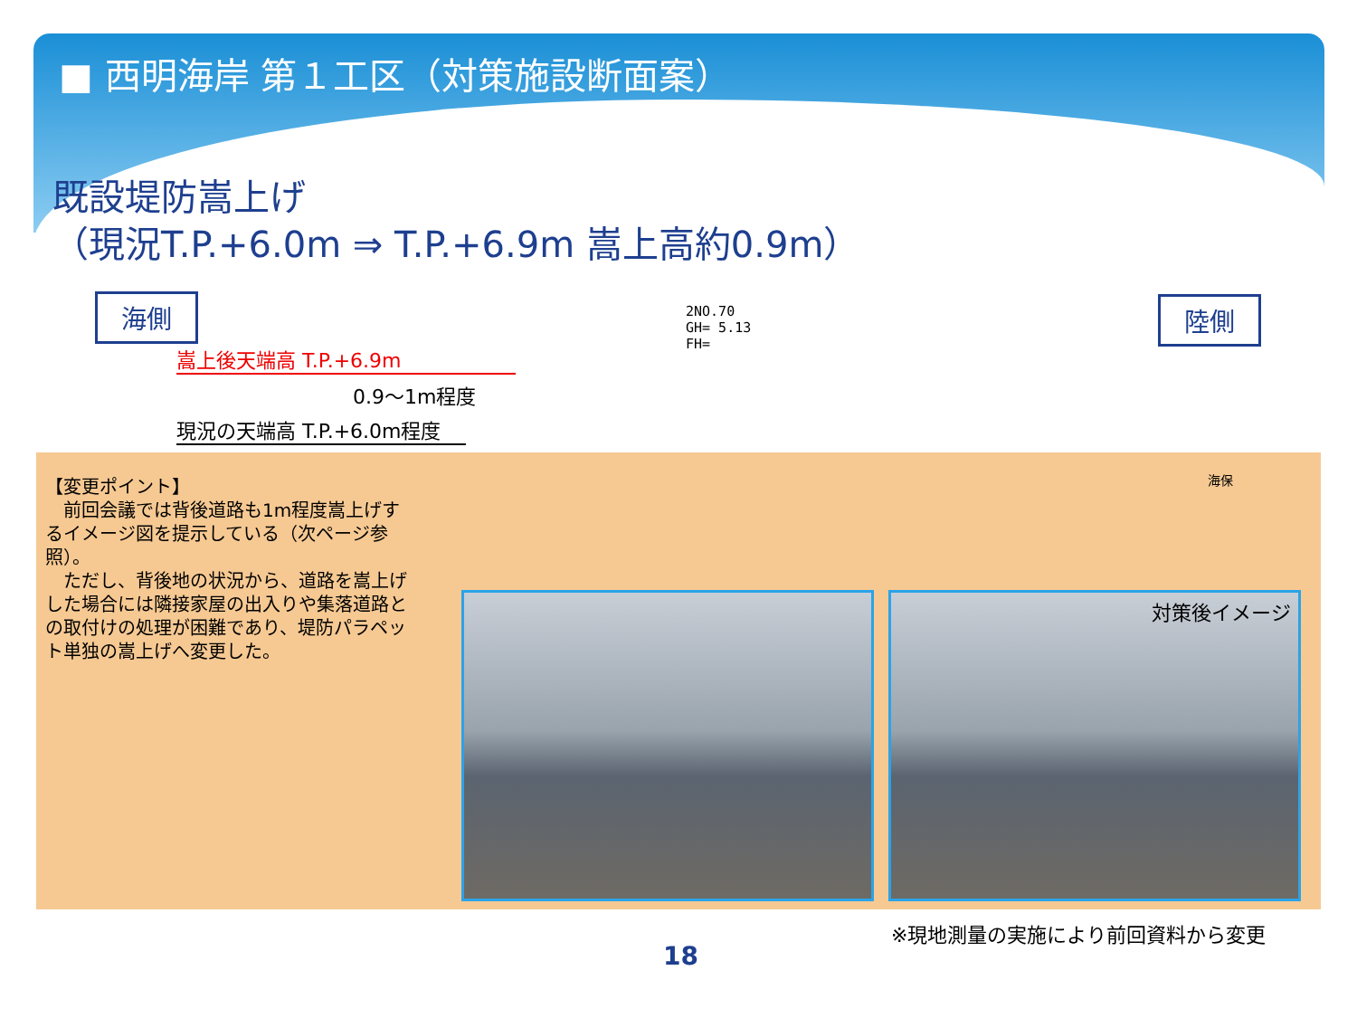■ 西明海岸 第１工区（対策施設断面案）
既設堤防嵩上げ
（現況T.P.+6.0m ⇒ T.P.+6.9m 嵩上高約0.9m）
海側 陸側
2NO.70
GH= 5.13
FH=
嵩上後天端高 T.P.+6.9m
0.9～1m程度
現況の天端高 T.P.+6.0m程度
海保
【変更ポイント】
　前回会議では背後道路も1m程度嵩上げするイメージ図を提示している（次ページ参照）。
　ただし、背後地の状況から、道路を嵩上げした場合には隣接家屋の出入りや集落道路との取付けの処理が困難であり、堤防パラペット単独の嵩上げへ変更した。
対策後イメージ
※現地測量の実施により前回資料から変更
18